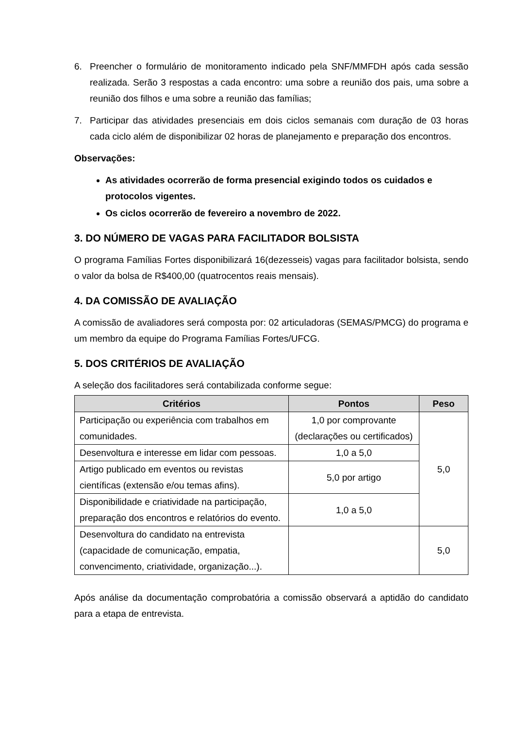6. Preencher o formulário de monitoramento indicado pela SNF/MMFDH após cada sessão realizada. Serão 3 respostas a cada encontro: uma sobre a reunião dos pais, uma sobre a reunião dos filhos e uma sobre a reunião das famílias;
7. Participar das atividades presenciais em dois ciclos semanais com duração de 03 horas cada ciclo além de disponibilizar 02 horas de planejamento e preparação dos encontros.
Observações:
As atividades ocorrerão de forma presencial exigindo todos os cuidados e protocolos vigentes.
Os ciclos ocorrerão de fevereiro a novembro de 2022.
3. DO NÚMERO DE VAGAS PARA FACILITADOR BOLSISTA
O programa Famílias Fortes disponibilizará 16(dezesseis) vagas para facilitador bolsista, sendo o valor da bolsa de R$400,00 (quatrocentos reais mensais).
4. DA COMISSÃO DE AVALIAÇÃO
A comissão de avaliadores será composta por: 02 articuladoras (SEMAS/PMCG) do programa e um membro da equipe do Programa Famílias Fortes/UFCG.
5. DOS CRITÉRIOS DE AVALIAÇÃO
A seleção dos facilitadores será contabilizada conforme segue:
| Critérios | Pontos | Peso |
| --- | --- | --- |
| Participação ou experiência com trabalhos em comunidades. | 1,0 por comprovante (declarações ou certificados) | 5,0 |
| Desenvoltura e interesse em lidar com pessoas. | 1,0 a 5,0 | |
| Artigo publicado em eventos ou revistas científicas (extensão e/ou temas afins). | 5,0 por artigo | |
| Disponibilidade e criatividade na participação, preparação dos encontros e relatórios do evento. | 1,0 a 5,0 | |
| Desenvoltura do candidato na entrevista (capacidade de comunicação, empatia, convencimento, criatividade, organização...). | | 5,0 |
Após análise da documentação comprobatória a comissão observará a aptidão do candidato para a etapa de entrevista.